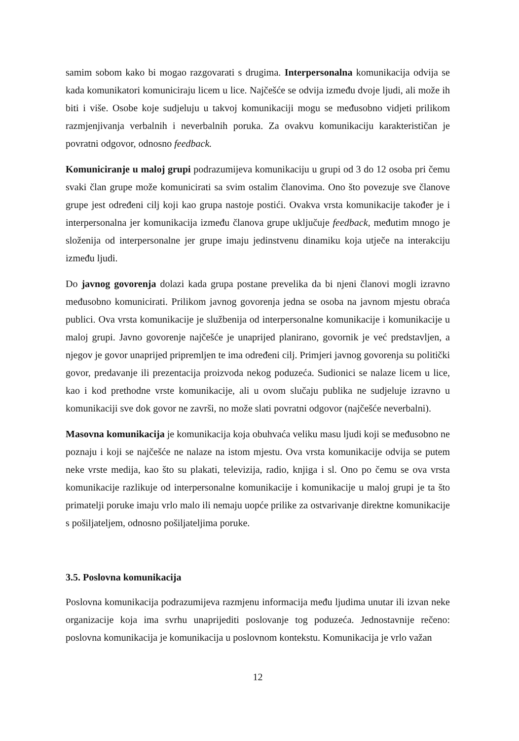samim sobom kako bi mogao razgovarati s drugima. Interpersonalna komunikacija odvija se kada komunikatori komuniciraju licem u lice. Najčešće se odvija između dvoje ljudi, ali može ih biti i više. Osobe koje sudjeluju u takvoj komunikaciji mogu se međusobno vidjeti prilikom razmjenjivanja verbalnih i neverbalnih poruka. Za ovakvu komunikaciju karakterističan je povratni odgovor, odnosno feedback.
Komuniciranje u maloj grupi podrazumijeva komunikaciju u grupi od 3 do 12 osoba pri čemu svaki član grupe može komunicirati sa svim ostalim članovima. Ono što povezuje sve članove grupe jest određeni cilj koji kao grupa nastoje postići. Ovakva vrsta komunikacije također je i interpersonalna jer komunikacija između članova grupe uključuje feedback, međutim mnogo je složenija od interpersonalne jer grupe imaju jedinstvenu dinamiku koja utječe na interakciju između ljudi.
Do javnog govorenja dolazi kada grupa postane prevelika da bi njeni članovi mogli izravno međusobno komunicirati. Prilikom javnog govorenja jedna se osoba na javnom mjestu obraća publici. Ova vrsta komunikacije je službenija od interpersonalne komunikacije i komunikacije u maloj grupi. Javno govorenje najčešće je unaprijed planirano, govornik je već predstavljen, a njegov je govor unaprijed pripremljen te ima određeni cilj. Primjeri javnog govorenja su politički govor, predavanje ili prezentacija proizvoda nekog poduzeća. Sudionici se nalaze licem u lice, kao i kod prethodne vrste komunikacije, ali u ovom slučaju publika ne sudjeluje izravno u komunikaciji sve dok govor ne završi, no može slati povratni odgovor (najčešće neverbalni).
Masovna komunikacija je komunikacija koja obuhvaća veliku masu ljudi koji se međusobno ne poznaju i koji se najčešće ne nalaze na istom mjestu. Ova vrsta komunikacije odvija se putem neke vrste medija, kao što su plakati, televizija, radio, knjiga i sl. Ono po čemu se ova vrsta komunikacije razlikuje od interpersonalne komunikacije i komunikacije u maloj grupi je ta što primatelji poruke imaju vrlo malo ili nemaju uopće prilike za ostvarivanje direktne komunikacije s pošiljateljem, odnosno pošiljateljima poruke.
3.5. Poslovna komunikacija
Poslovna komunikacija podrazumijeva razmjenu informacija među ljudima unutar ili izvan neke organizacije koja ima svrhu unaprijediti poslovanje tog poduzeća. Jednostavnije rečeno: poslovna komunikacija je komunikacija u poslovnom kontekstu. Komunikacija je vrlo važan
12